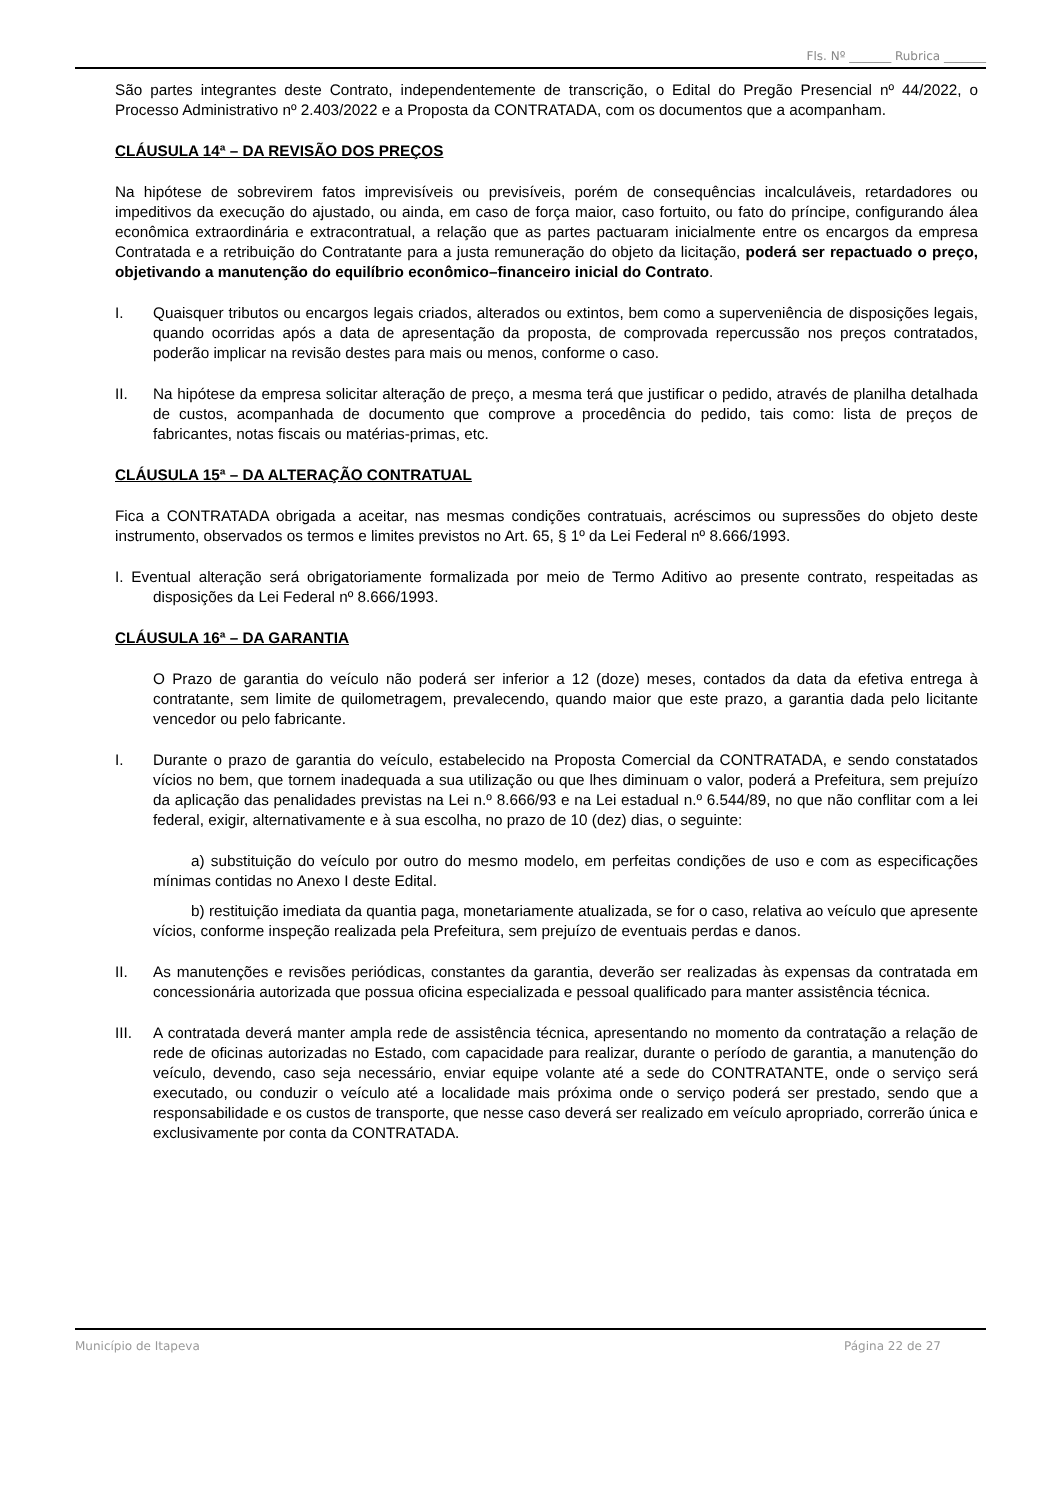Fls. Nº _______ Rubrica _______
São partes integrantes deste Contrato, independentemente de transcrição, o Edital do Pregão Presencial nº 44/2022, o Processo Administrativo nº 2.403/2022 e a Proposta da CONTRATADA, com os documentos que a acompanham.
CLÁUSULA 14ª – DA REVISÃO DOS PREÇOS
Na hipótese de sobrevirem fatos imprevisíveis ou previsíveis, porém de consequências incalculáveis, retardadores ou impeditivos da execução do ajustado, ou ainda, em caso de força maior, caso fortuito, ou fato do príncipe, configurando álea econômica extraordinária e extracontratual, a relação que as partes pactuaram inicialmente entre os encargos da empresa Contratada e a retribuição do Contratante para a justa remuneração do objeto da licitação, poderá ser repactuado o preço, objetivando a manutenção do equilíbrio econômico–financeiro inicial do Contrato.
I. Quaisquer tributos ou encargos legais criados, alterados ou extintos, bem como a superveniência de disposições legais, quando ocorridas após a data de apresentação da proposta, de comprovada repercussão nos preços contratados, poderão implicar na revisão destes para mais ou menos, conforme o caso.
II. Na hipótese da empresa solicitar alteração de preço, a mesma terá que justificar o pedido, através de planilha detalhada de custos, acompanhada de documento que comprove a procedência do pedido, tais como: lista de preços de fabricantes, notas fiscais ou matérias-primas, etc.
CLÁUSULA 15ª – DA ALTERAÇÃO CONTRATUAL
Fica a CONTRATADA obrigada a aceitar, nas mesmas condições contratuais, acréscimos ou supressões do objeto deste instrumento, observados os termos e limites previstos no Art. 65, § 1º da Lei Federal nº 8.666/1993.
I. Eventual alteração será obrigatoriamente formalizada por meio de Termo Aditivo ao presente contrato, respeitadas as disposições da Lei Federal nº 8.666/1993.
CLÁUSULA 16ª – DA GARANTIA
O Prazo de garantia do veículo não poderá ser inferior a 12 (doze) meses, contados da data da efetiva entrega à contratante, sem limite de quilometragem, prevalecendo, quando maior que este prazo, a garantia dada pelo licitante vencedor ou pelo fabricante.
I. Durante o prazo de garantia do veículo, estabelecido na Proposta Comercial da CONTRATADA, e sendo constatados vícios no bem, que tornem inadequada a sua utilização ou que lhes diminuam o valor, poderá a Prefeitura, sem prejuízo da aplicação das penalidades previstas na Lei n.º 8.666/93 e na Lei estadual n.º 6.544/89, no que não conflitar com a lei federal, exigir, alternativamente e à sua escolha, no prazo de 10 (dez) dias, o seguinte:
a) substituição do veículo por outro do mesmo modelo, em perfeitas condições de uso e com as especificações mínimas contidas no Anexo I deste Edital.
b) restituição imediata da quantia paga, monetariamente atualizada, se for o caso, relativa ao veículo que apresente vícios, conforme inspeção realizada pela Prefeitura, sem prejuízo de eventuais perdas e danos.
II. As manutenções e revisões periódicas, constantes da garantia, deverão ser realizadas às expensas da contratada em concessionária autorizada que possua oficina especializada e pessoal qualificado para manter assistência técnica.
III. A contratada deverá manter ampla rede de assistência técnica, apresentando no momento da contratação a relação de rede de oficinas autorizadas no Estado, com capacidade para realizar, durante o período de garantia, a manutenção do veículo, devendo, caso seja necessário, enviar equipe volante até a sede do CONTRATANTE, onde o serviço será executado, ou conduzir o veículo até a localidade mais próxima onde o serviço poderá ser prestado, sendo que a responsabilidade e os custos de transporte, que nesse caso deverá ser realizado em veículo apropriado, correrão única e exclusivamente por conta da CONTRATADA.
Município de Itapeva Página 22 de 27